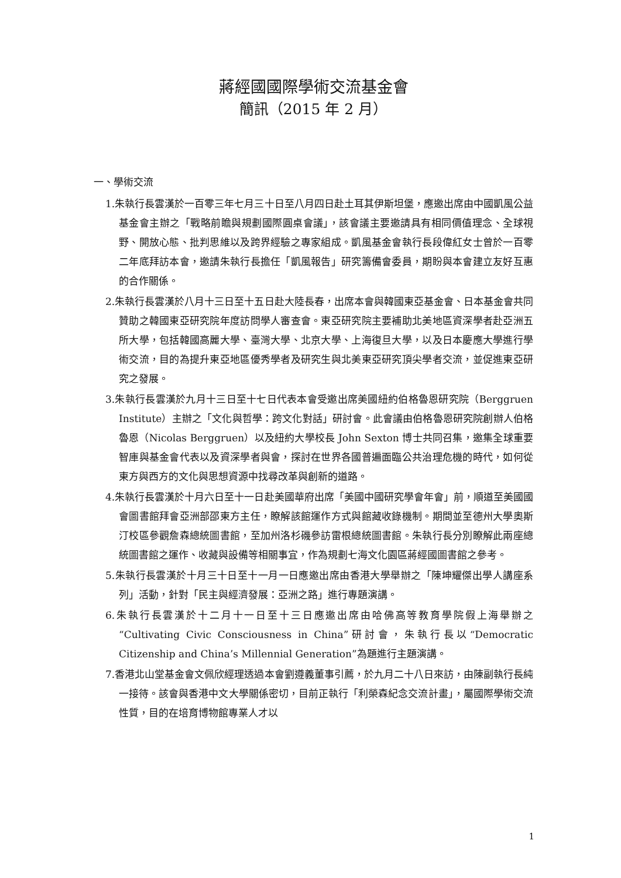蔣經國國際學術交流基金會
簡訊（2015 年 2 月）
一、學術交流
1.朱執行長雲漢於一百零三年七月三十日至八月四日赴土耳其伊斯坦堡，應邀出席由中國凱風公益基金會主辦之「戰略前瞻與規劃國際圓桌會議」，該會議主要邀請具有相同價值理念、全球視野、開放心態、批判思維以及跨界經驗之專家組成。凱風基金會執行長段偉紅女士曾於一百零二年底拜訪本會，邀請朱執行長擔任「凱風報告」研究籌備會委員，期盼與本會建立友好互惠的合作關係。
2.朱執行長雲漢於八月十三日至十五日赴大陸長春，出席本會與韓國東亞基金會、日本基金會共同贊助之韓國東亞研究院年度訪問學人審查會。東亞研究院主要補助北美地區資深學者赴亞洲五所大學，包括韓國高麗大學、臺灣大學、北京大學、上海復旦大學，以及日本慶應大學進行學術交流，目的為提升東亞地區優秀學者及研究生與北美東亞研究頂尖學者交流，並促進東亞研究之發展。
3.朱執行長雲漢於九月十三日至十七日代表本會受邀出席美國紐約伯格魯恩研究院（Berggruen Institute）主辦之「文化與哲學：跨文化對話」研討會。此會議由伯格魯恩研究院創辦人伯格魯恩（Nicolas Berggruen）以及紐約大學校長 John Sexton 博士共同召集，邀集全球重要智庫與基金會代表以及資深學者與會，探討在世界各國普遍面臨公共治理危機的時代，如何從東方與西方的文化與思想資源中找尋改革與創新的道路。
4.朱執行長雲漢於十月六日至十一日赴美國華府出席「美國中國研究學會年會」前，順道至美國國會圖書館拜會亞洲部邵東方主任，瞭解該館運作方式與館藏收錄機制。期間並至德州大學奧斯汀校區參觀詹森總統圖書館，至加州洛杉磯參訪雷根總統圖書館。朱執行長分別瞭解此兩座總統圖書館之運作、收藏與設備等相關事宜，作為規劃七海文化園區蔣經國圖書館之參考。
5.朱執行長雲漢於十月三十日至十一月一日應邀出席由香港大學舉辦之「陳坤耀傑出學人講座系列」活動，針對「民主與經濟發展：亞洲之路」進行專題演講。
6.朱執行長雲漢於十二月十一日至十三日應邀出席由哈佛高等教育學院假上海舉辦之“Cultivating Civic Consciousness in China”研討會，朱執行長以“Democratic Citizenship and China’s Millennial Generation”為題進行主題演講。
7.香港北山堂基金會文佩欣經理透過本會劉遵義董事引薦，於九月二十八日來訪，由陳副執行長純一接待。該會與香港中文大學關係密切，目前正執行「利榮森紀念交流計畫」，屬國際學術交流性質，目的在培育博物館專業人才以
1